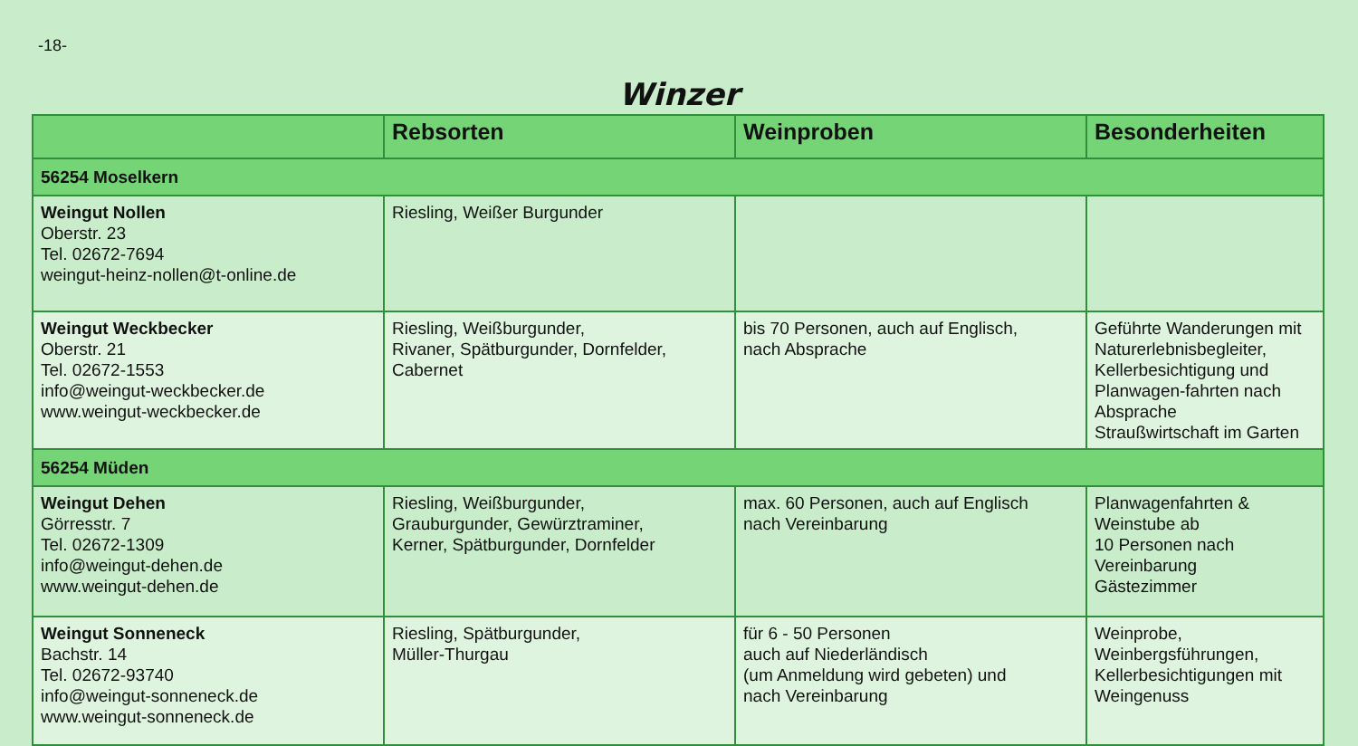-18-
Winzer
| | Rebsorten | Weinproben | Besonderheiten |
| --- | --- | --- | --- |
| 56254 Moselkern | | | |
| Weingut Nollen Oberstr. 23 Tel. 02672-7694 weingut-heinz-nollen@t-online.de | Riesling, Weißer Burgunder | | |
| Weingut Weckbecker Oberstr. 21 Tel. 02672-1553 info@weingut-weckbecker.de www.weingut-weckbecker.de | Riesling, Weißburgunder, Rivaner, Spätburgunder, Dornfelder, Cabernet | bis 70 Personen, auch auf Englisch, nach Absprache | Geführte Wanderungen mit Naturerlebnisbegleiter, Kellerbesichtigung und Planwagen-fahrten nach Absprache Straußwirtschaft im Garten |
| 56254 Müden | | | |
| Weingut Dehen Görresstr. 7 Tel. 02672-1309 info@weingut-dehen.de www.weingut-dehen.de | Riesling, Weißburgunder, Grauburgunder, Gewürztraminer, Kerner, Spätburgunder, Dornfelder | max. 60 Personen, auch auf Englisch nach Vereinbarung | Planwagenfahrten & Weinstube ab 10 Personen nach Vereinbarung Gästezimmer |
| Weingut Sonneneck Bachstr. 14 Tel. 02672-93740 info@weingut-sonneneck.de www.weingut-sonneneck.de | Riesling, Spätburgunder, Müller-Thurgau | für 6 - 50 Personen auch auf Niederländisch (um Anmeldung wird gebeten) und nach Vereinbarung | Weinprobe, Weinbergsführungen, Kellerbesichtigungen mit Weingenuss |